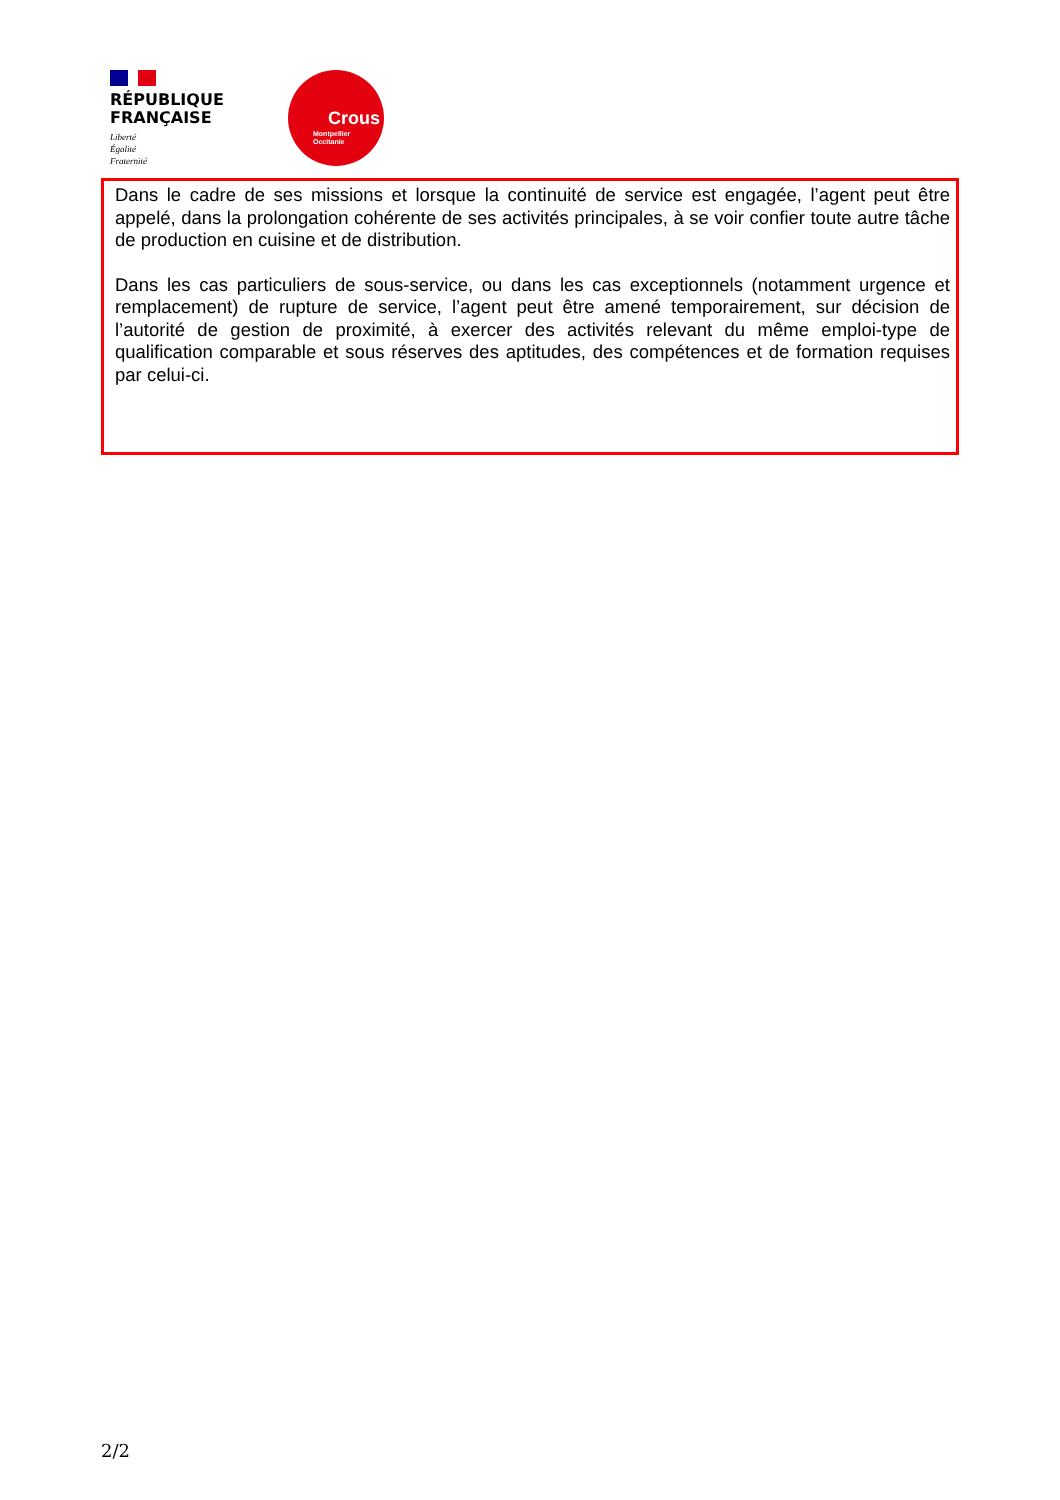RÉPUBLIQUE
FRANÇAISE
Liberté
Égalité
Fraternité
Crous
Montpellier
Occitanie
Dans le cadre de ses missions et lorsque la continuité de service est engagée, l’agent peut être appelé, dans la prolongation cohérente de ses activités principales, à se voir confier toute autre tâche de production en cuisine et de distribution.
Dans les cas particuliers de sous-service, ou dans les cas exceptionnels (notamment urgence et remplacement) de rupture de service, l’agent peut être amené temporairement, sur décision de l’autorité de gestion de proximité, à exercer des activités relevant du même emploi-type de qualification comparable et sous réserves des aptitudes, des compétences et de formation requises par celui-ci.
2/2